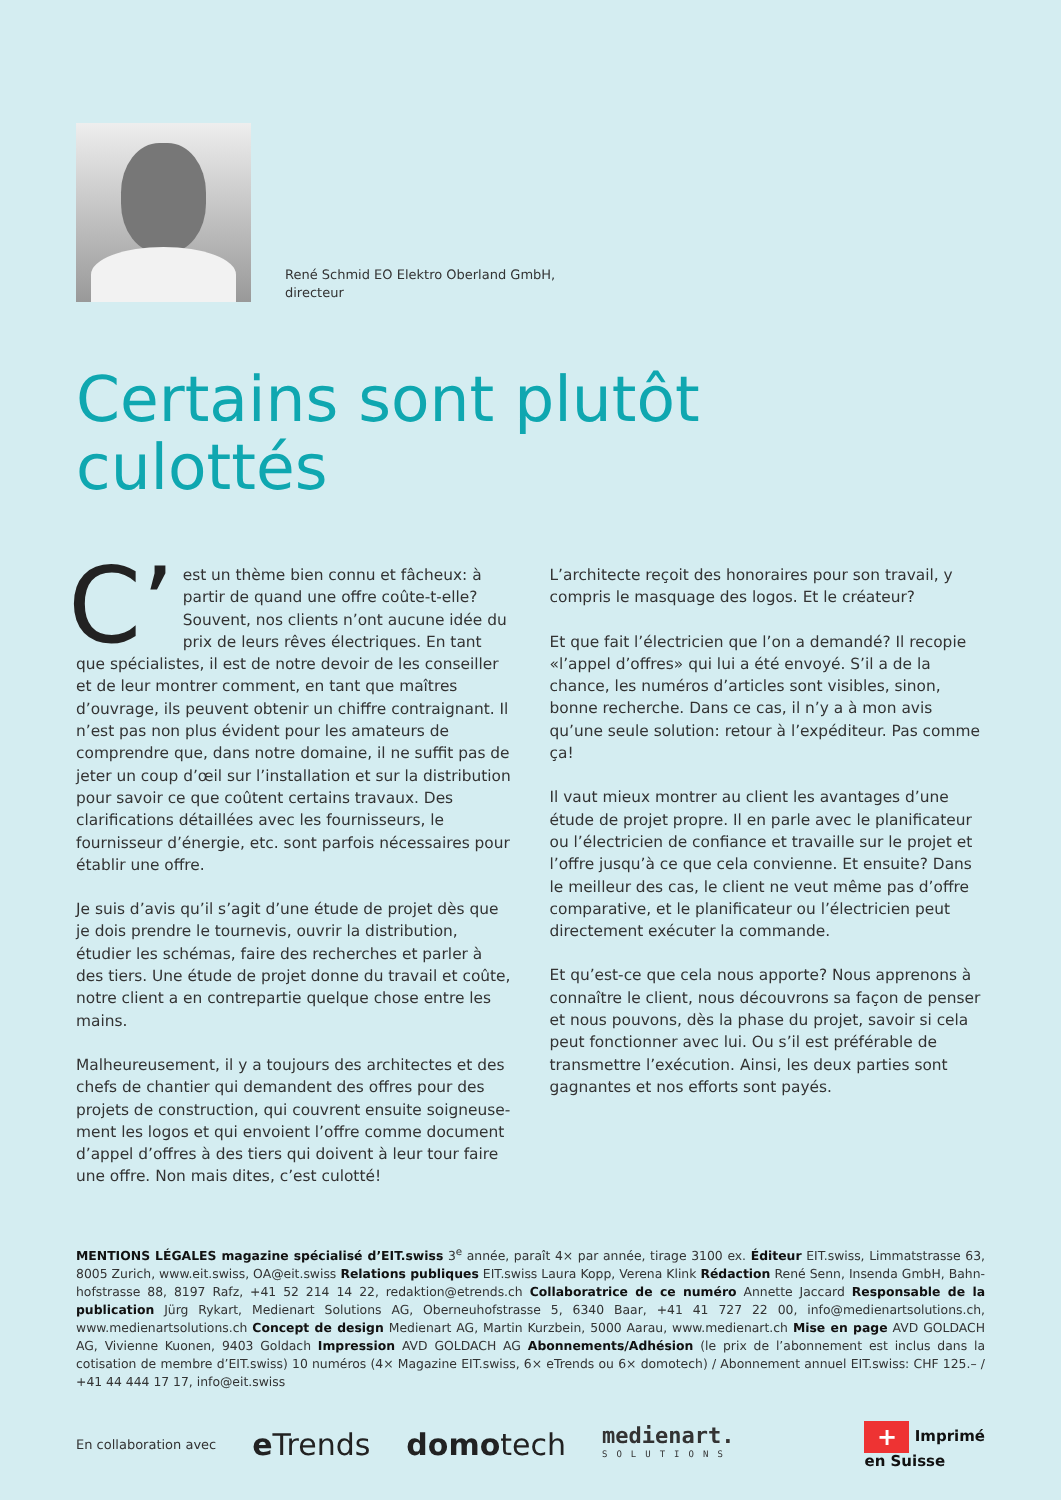René Schmid EO Elektro Oberland GmbH,
directeur
Certains sont plutôt
culottés
C’ est un thème bien connu et fâcheux: à partir de quand une offre coûte-t-elle? Souvent, nos clients n’ont aucune idée du prix de leurs rêves électriques. En tant que spécialistes, il est de notre devoir de les conseiller et de leur montrer comment, en tant que maîtres d’ouvrage, ils peuvent obtenir un chiffre contraignant. Il n’est pas non plus évident pour les amateurs de comprendre que, dans notre domaine, il ne suffit pas de jeter un coup d’œil sur l’installation et sur la distribution pour savoir ce que coûtent certains travaux. Des clarifications détaillées avec les fournisseurs, le fournisseur d’énergie, etc. sont parfois nécessaires pour établir une offre.
Je suis d’avis qu’il s’agit d’une étude de projet dès que je dois prendre le tournevis, ouvrir la distribution, étudier les schémas, faire des recherches et parler à des tiers. Une étude de projet donne du travail et coûte, notre client a en contrepartie quelque chose entre les mains.
Malheureusement, il y a toujours des architectes et des chefs de chantier qui demandent des offres pour des projets de construction, qui couvrent ensuite soigneuse­ment les logos et qui envoient l’offre comme document d’appel d’offres à des tiers qui doivent à leur tour faire une offre. Non mais dites, c’est culotté!
L’architecte reçoit des honoraires pour son travail, y compris le masquage des logos. Et le créateur?
Et que fait l’électricien que l’on a demandé? Il recopie «l’appel d’offres» qui lui a été envoyé. S’il a de la chance, les numéros d’articles sont visibles, sinon, bonne recherche. Dans ce cas, il n’y a à mon avis qu’une seule solution: retour à l’expéditeur. Pas comme ça!
Il vaut mieux montrer au client les avantages d’une étude de projet propre. Il en parle avec le planificateur ou l’électricien de confiance et travaille sur le projet et l’offre jusqu’à ce que cela convienne. Et ensuite? Dans le meilleur des cas, le client ne veut même pas d’offre comparative, et le planificateur ou l’électricien peut directement exécuter la commande.
Et qu’est-ce que cela nous apporte? Nous apprenons à connaître le client, nous découvrons sa façon de penser et nous pouvons, dès la phase du projet, savoir si cela peut fonctionner avec lui. Ou s’il est préférable de transmettre l’exécution. Ainsi, les deux parties sont gagnantes et nos efforts sont payés.
MENTIONS LÉGALES magazine spécialisé d’EIT.swiss 3<sup>e</sup> année, paraît 4× par année, tirage 3100 ex. Éditeur EIT.swiss, Limmatstrasse 63, 8005 Zurich, www.eit.swiss, OA@eit.swiss Relations publiques EIT.swiss Laura Kopp, Verena Klink Rédaction René Senn, Insenda GmbH, Bahn­hofstrasse 88, 8197 Rafz, +41 52 214 14 22, redaktion@etrends.ch Collaboratrice de ce numéro Annette Jaccard Responsable de la publication Jürg Rykart, Medienart Solutions AG, Oberneuhofstrasse 5, 6340 Baar, +41 41 727 22 00, info@medienartsolutions.ch, www.medienartsolutions.ch Concept de design Medienart AG, Martin Kurzbein, 5000 Aarau, www.medienart.ch Mise en page AVD GOLDACH AG, Vivienne Kuonen, 9403 Goldach Impression AVD GOLDACH AG Abonnements/Adhésion (le prix de l’abonnement est inclus dans la cotisation de membre d’EIT.swiss) 10 numéros (4× Magazine EIT.swiss, 6× eTrends ou 6× domotech) / Abonnement annuel EIT.swiss: CHF 125.– / +41 44 444 17 17, info@eit.swiss
En collaboration avec e Trends domotech medienart.
SOLUTIONS + Imprimé
en Suisse